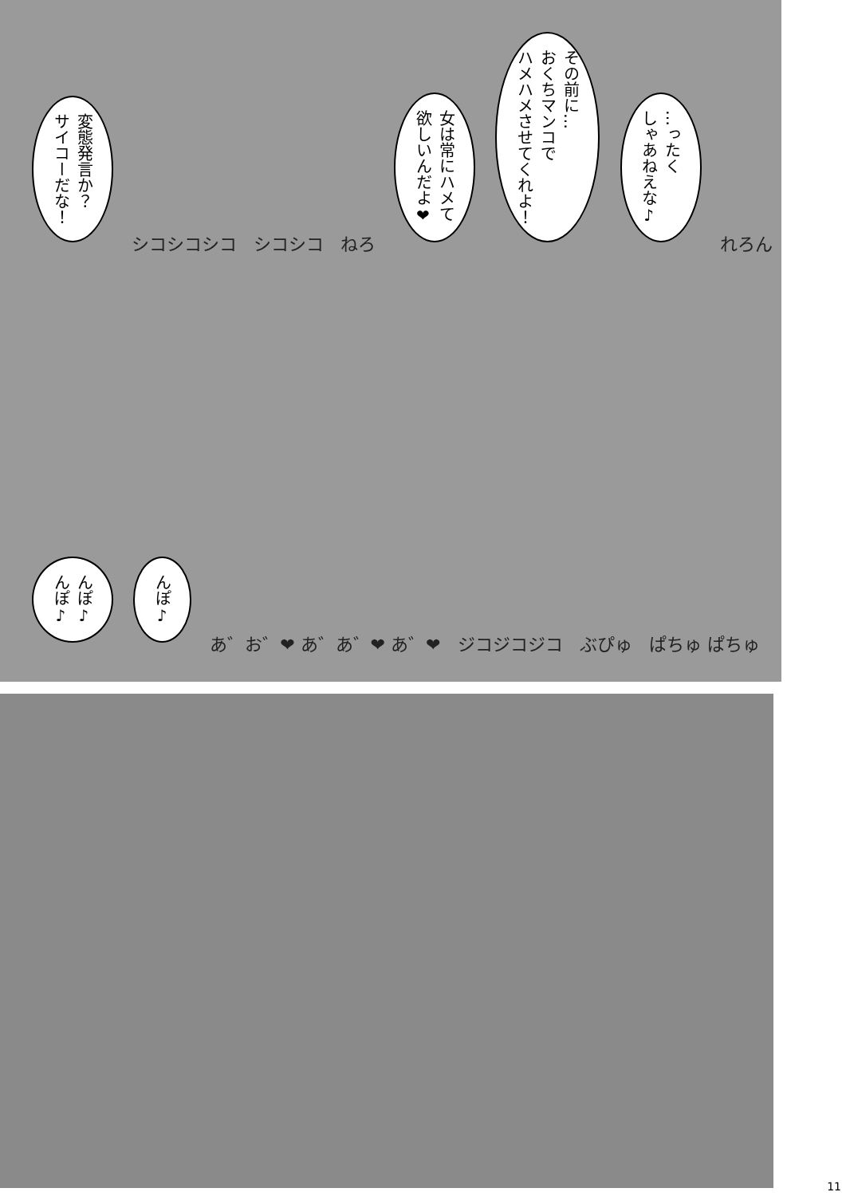変態発言か？
サイコーだな！
シコシコシコ シコシコ ねろ
女は常にハメて
欲しいんだよ❤
その前に…
おくちマンコで
ハメハメさせてくれよ！
…ったく
しゃあねえな♪
れろん
んぽ♪
んぽ♪
んぽ♪
あ゛お゛❤ あ゛あ゛❤ あ゛❤ ジコジコジコ ぶぴゅ ぱちゅ ぱちゅ
11